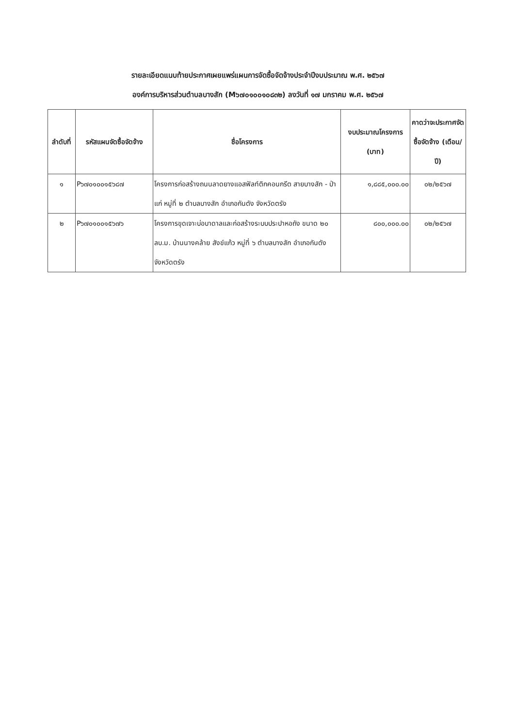รายละเอียดแนบท้ายประกาศเผยแพร่แผนการจัดซื้อจัดจ้างประจำปีงบประมาณ พ.ศ. ๒๕๖๗
องค์การบริหารส่วนตำบลบางสัก (M๖๗๐๑๐๐๑๐๘๓๒) ลงวันที่ ๑๗ มกราคม พ.ศ. ๒๕๖๗
| ลำดับที่ | รหัสแผนจัดซื้อจัดจ้าง | ชื่อโครงการ | งบประมาณโครงการ (บาท) | คาดว่าจะประกาศจัดซื้อจัดจ้าง (เดือน/ปี) |
| --- | --- | --- | --- | --- |
| ๑ | P๖๗๐๑๐๐๑๕๖๘๗ | โครงการก่อสร้างถนนลาดยางแอสฟัลท์ติกคอนกรีต สายบางสัก - ป่าแก่ หมู่ที่ ๒ ตำบลบางสัก อำเภอกันตัง จังหวัดตรัง | ๑,๘๘๕,๐๐๐.๐๐ | ๐๒/๒๕๖๗ |
| ๒ | P๖๗๐๑๐๐๑๕๖๗๖ | โครงการขุดเจาะบ่อบาดาลและก่อสร้างระบบประปาหอถัง ขนาด ๒๐ ลบ.ม. บ้านนางคล้าย สังข์แก้ว หมู่ที่ ๖ ตำบลบางสัก อำเภอกันตัง จังหวัดตรัง | ๘๐๐,๐๐๐.๐๐ | ๐๒/๒๕๖๗ |